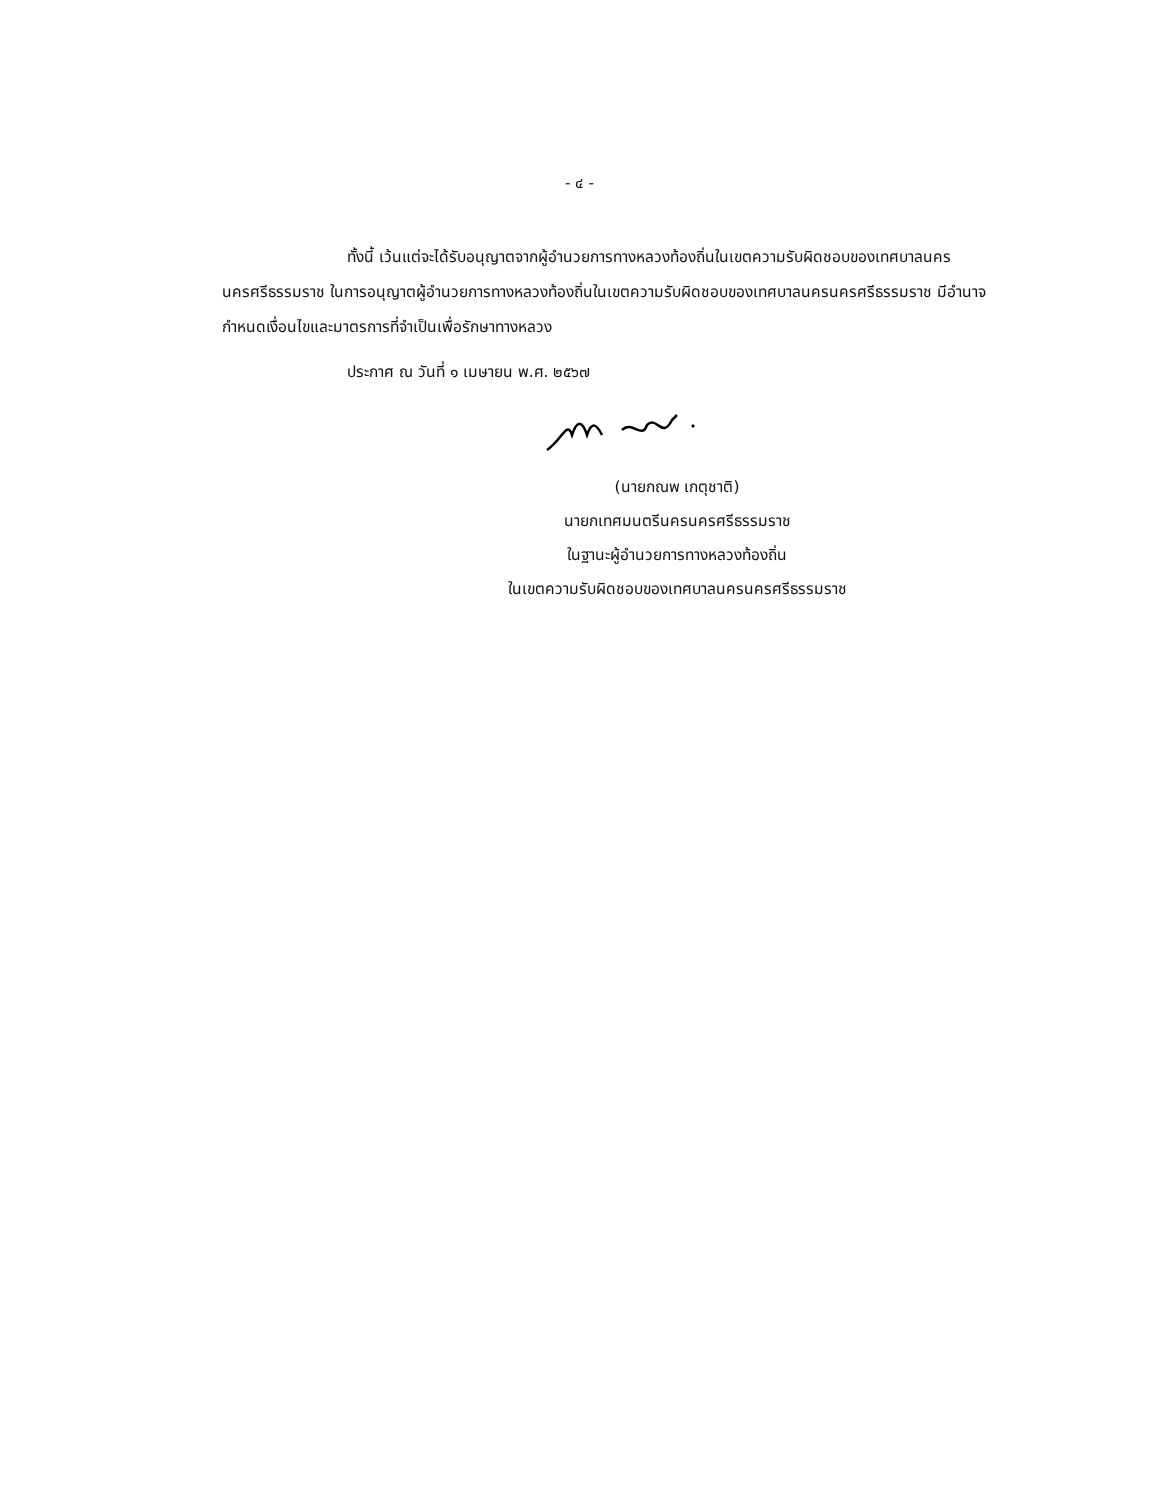- ๔ -
ทั้งนี้ เว้นแต่จะได้รับอนุญาตจากผู้อำนวยการทางหลวงท้องถิ่นในเขตความรับผิดชอบของเทศบาลนครนครศรีธรรมราช ในการอนุญาตผู้อำนวยการทางหลวงท้องถิ่นในเขตความรับผิดชอบของเทศบาลนครนครศรีธรรมราช มีอำนาจกำหนดเงื่อนไขและมาตรการที่จำเป็นเพื่อรักษาทางหลวง
ประกาศ ณ วันที่ ๑ เมษายน พ.ศ. ๒๕๖๗
(นายกณพ เกตุชาติ)
นายกเทศมนตรีนครนครศรีธรรมราช
ในฐานะผู้อำนวยการทางหลวงท้องถิ่น
ในเขตความรับผิดชอบของเทศบาลนครนครศรีธรรมราช